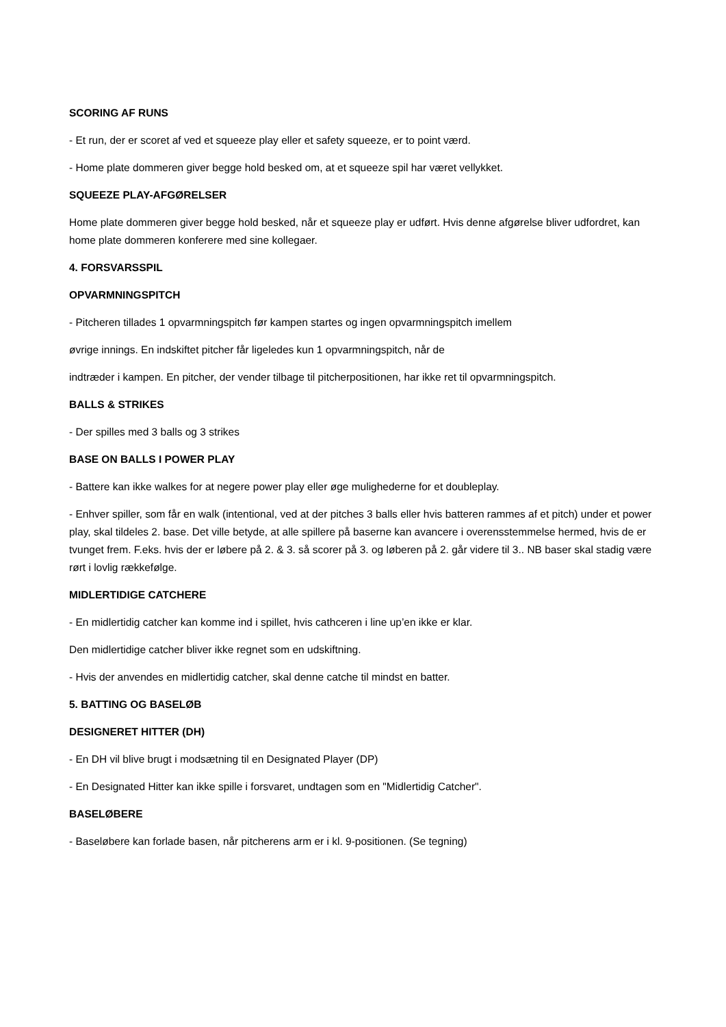SCORING AF RUNS
- Et run, der er scoret af ved et squeeze play eller et safety squeeze, er to point værd.
- Home plate dommeren giver begge hold besked om, at et squeeze spil har været vellykket.
SQUEEZE PLAY-AFGØRELSER
Home plate dommeren giver begge hold besked, når et squeeze play er udført. Hvis denne afgørelse bliver udfordret, kan home plate dommeren konferere med sine kollegaer.
4. FORSVARSSPIL
OPVARMNINGSPITCH
- Pitcheren tillades 1 opvarmningspitch før kampen startes og ingen opvarmningspitch imellem
øvrige innings. En indskiftet pitcher får ligeledes kun 1 opvarmningspitch, når de
indtræder i kampen. En pitcher, der vender tilbage til pitcherpositionen, har ikke ret til opvarmningspitch.
BALLS & STRIKES
- Der spilles med 3 balls og 3 strikes
BASE ON BALLS I POWER PLAY
- Battere kan ikke walkes for at negere power play eller øge mulighederne for et doubleplay.
- Enhver spiller, som får en walk (intentional, ved at der pitches 3 balls eller hvis batteren rammes af et pitch) under et power play, skal tildeles 2. base. Det ville betyde, at alle spillere på baserne kan avancere i overensstemmelse hermed, hvis de er tvunget frem. F.eks. hvis der er løbere på 2. & 3. så scorer på 3. og løberen på 2. går videre til 3.. NB baser skal stadig være rørt i lovlig rækkefølge.
MIDLERTIDIGE CATCHERE
- En midlertidig catcher kan komme ind i spillet, hvis cathceren i line up’en ikke er klar.
Den midlertidige catcher bliver ikke regnet som en udskiftning.
- Hvis der anvendes en midlertidig catcher, skal denne catche til mindst en batter.
5. BATTING OG BASELØB
DESIGNERET HITTER (DH)
- En DH vil blive brugt i modsætning til en Designated Player (DP)
- En Designated Hitter kan ikke spille i forsvaret, undtagen som en "Midlertidig Catcher".
BASELØBERE
- Baseløbere kan forlade basen, når pitcherens arm er i kl. 9-positionen. (Se tegning)